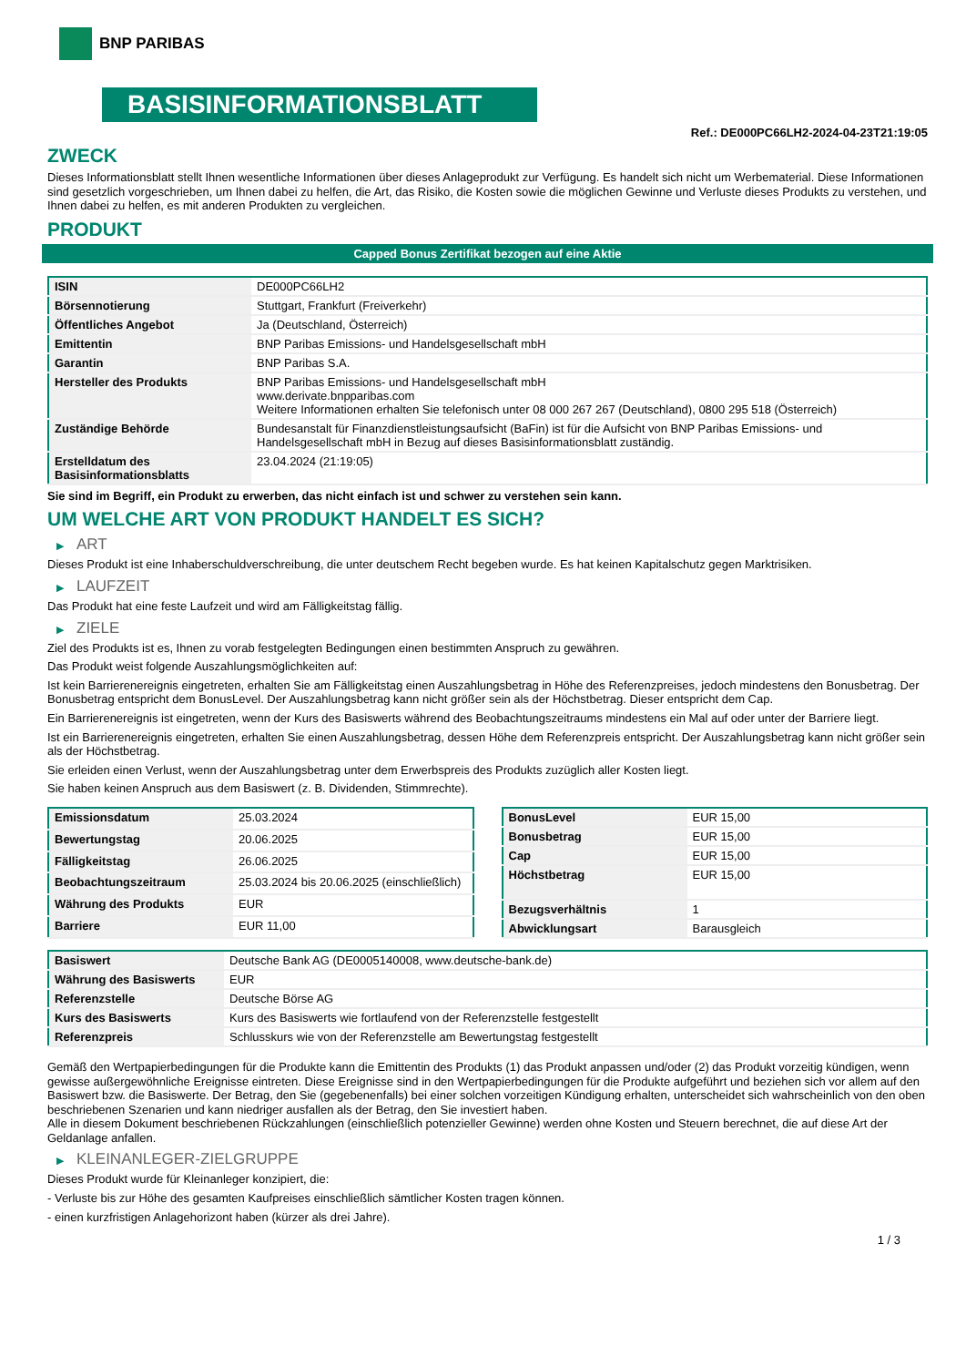BNP PARIBAS
BASISINFORMATIONSBLATT
Ref.: DE000PC66LH2-2024-04-23T21:19:05
ZWECK
Dieses Informationsblatt stellt Ihnen wesentliche Informationen über dieses Anlageprodukt zur Verfügung. Es handelt sich nicht um Werbematerial. Diese Informationen sind gesetzlich vorgeschrieben, um Ihnen dabei zu helfen, die Art, das Risiko, die Kosten sowie die möglichen Gewinne und Verluste dieses Produkts zu verstehen, und Ihnen dabei zu helfen, es mit anderen Produkten zu vergleichen.
PRODUKT
Capped Bonus Zertifikat bezogen auf eine Aktie
| ISIN | DE000PC66LH2 |
| Börsennotierung | Stuttgart, Frankfurt (Freiverkehr) |
| Öffentliches Angebot | Ja (Deutschland, Österreich) |
| Emittentin | BNP Paribas Emissions- und Handelsgesellschaft mbH |
| Garantin | BNP Paribas S.A. |
| Hersteller des Produkts | BNP Paribas Emissions- und Handelsgesellschaft mbH www.derivate.bnpparibas.com Weitere Informationen erhalten Sie telefonisch unter 08 000 267 267 (Deutschland), 0800 295 518 (Österreich) |
| Zuständige Behörde | Bundesanstalt für Finanzdienstleistungsaufsicht (BaFin) ist für die Aufsicht von BNP Paribas Emissions- und Handelsgesellschaft mbH in Bezug auf dieses Basisinformationsblatt zuständig. |
| Erstelldatum des Basisinformationsblatts | 23.04.2024 (21:19:05) |
Sie sind im Begriff, ein Produkt zu erwerben, das nicht einfach ist und schwer zu verstehen sein kann.
UM WELCHE ART VON PRODUKT HANDELT ES SICH?
▶ ART
Dieses Produkt ist eine Inhaberschuldverschreibung, die unter deutschem Recht begeben wurde. Es hat keinen Kapitalschutz gegen Marktrisiken.
▶ LAUFZEIT
Das Produkt hat eine feste Laufzeit und wird am Fälligkeitstag fällig.
▶ ZIELE
Ziel des Produkts ist es, Ihnen zu vorab festgelegten Bedingungen einen bestimmten Anspruch zu gewähren.
Das Produkt weist folgende Auszahlungsmöglichkeiten auf:
Ist kein Barrierenereignis eingetreten, erhalten Sie am Fälligkeitstag einen Auszahlungsbetrag in Höhe des Referenzpreises, jedoch mindestens den Bonusbetrag. Der Bonusbetrag entspricht dem BonusLevel. Der Auszahlungsbetrag kann nicht größer sein als der Höchstbetrag. Dieser entspricht dem Cap.
Ein Barrierenereignis ist eingetreten, wenn der Kurs des Basiswerts während des Beobachtungszeitraums mindestens ein Mal auf oder unter der Barriere liegt.
Ist ein Barrierenereignis eingetreten, erhalten Sie einen Auszahlungsbetrag, dessen Höhe dem Referenzpreis entspricht. Der Auszahlungsbetrag kann nicht größer sein als der Höchstbetrag.
Sie erleiden einen Verlust, wenn der Auszahlungsbetrag unter dem Erwerbspreis des Produkts zuzüglich aller Kosten liegt.
Sie haben keinen Anspruch aus dem Basiswert (z. B. Dividenden, Stimmrechte).
| Emissionsdatum | 25.03.2024 |
| Bewertungstag | 20.06.2025 |
| Fälligkeitstag | 26.06.2025 |
| Beobachtungszeitraum | 25.03.2024 bis 20.06.2025 (einschließlich) |
| Währung des Produkts | EUR |
| Barriere | EUR 11,00 |
| BonusLevel | EUR 15,00 |
| Bonusbetrag | EUR 15,00 |
| Cap | EUR 15,00 |
| Höchstbetrag | EUR 15,00 |
| Bezugsverhältnis | 1 |
| Abwicklungsart | Barausgleich |
| Basiswert | Deutsche Bank AG (DE0005140008, www.deutsche-bank.de) |
| Währung des Basiswerts | EUR |
| Referenzstelle | Deutsche Börse AG |
| Kurs des Basiswerts | Kurs des Basiswerts wie fortlaufend von der Referenzstelle festgestellt |
| Referenzpreis | Schlusskurs wie von der Referenzstelle am Bewertungstag festgestellt |
Gemäß den Wertpapierbedingungen für die Produkte kann die Emittentin des Produkts (1) das Produkt anpassen und/oder (2) das Produkt vorzeitig kündigen, wenn gewisse außergewöhnliche Ereignisse eintreten. Diese Ereignisse sind in den Wertpapierbedingungen für die Produkte aufgeführt und beziehen sich vor allem auf den Basiswert bzw. die Basiswerte. Der Betrag, den Sie (gegebenenfalls) bei einer solchen vorzeitigen Kündigung erhalten, unterscheidet sich wahrscheinlich von den oben beschriebenen Szenarien und kann niedriger ausfallen als der Betrag, den Sie investiert haben.
Alle in diesem Dokument beschriebenen Rückzahlungen (einschließlich potenzieller Gewinne) werden ohne Kosten und Steuern berechnet, die auf diese Art der Geldanlage anfallen.
▶ KLEINANLEGER-ZIELGRUPPE
Dieses Produkt wurde für Kleinanleger konzipiert, die:
- Verluste bis zur Höhe des gesamten Kaufpreises einschließlich sämtlicher Kosten tragen können.
- einen kurzfristigen Anlagehorizont haben (kürzer als drei Jahre).
1 / 3